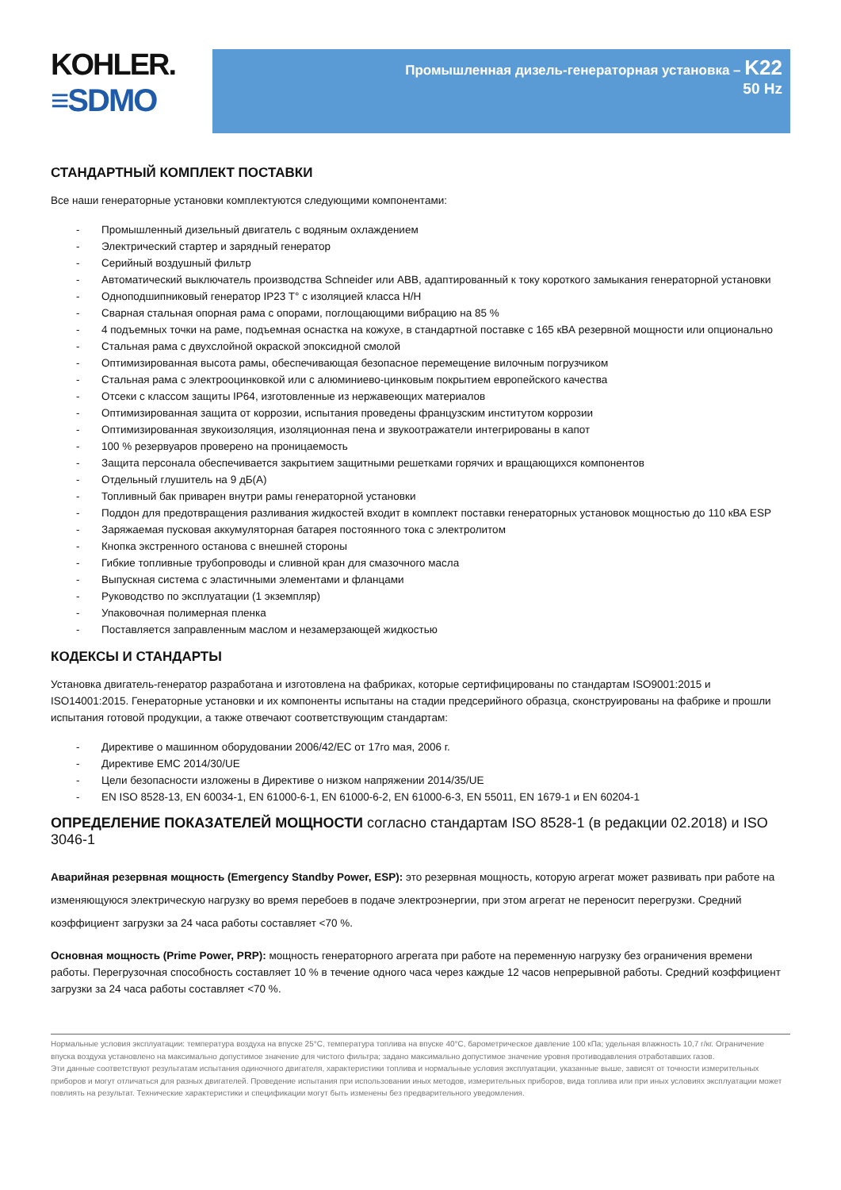KOHLER.
≡SDMO
Промышленная дизель-генераторная установка – K22
50 Hz
СТАНДАРТНЫЙ КОМПЛЕКТ ПОСТАВКИ
Все наши генераторные установки комплектуются следующими компонентами:
- Промышленный дизельный двигатель с водяным охлаждением
- Электрический стартер и зарядный генератор
- Серийный воздушный фильтр
- Автоматический выключатель производства Schneider или ABB, адаптированный к току короткого замыкания генераторной установки
- Одноподшипниковый генератор IP23 T° с изоляцией класса H/H
- Сварная стальная опорная рама с опорами, поглощающими вибрацию на 85 %
- 4 подъемных точки на раме, подъемная оснастка на кожухе, в стандартной поставке с 165 кВА резервной мощности или опционально
- Стальная рама с двухслойной окраской эпоксидной смолой
- Оптимизированная высота рамы, обеспечивающая безопасное перемещение вилочным погрузчиком
- Стальная рама с электрооцинковкой или с алюминиево-цинковым покрытием европейского качества
- Отсеки с классом защиты IP64, изготовленные из нержавеющих материалов
- Оптимизированная защита от коррозии, испытания проведены французским институтом коррозии
- Оптимизированная звукоизоляция, изоляционная пена и звукоотражатели интегрированы в капот
- 100 % резервуаров проверено на проницаемость
- Защита персонала обеспечивается закрытием защитными решетками горячих и вращающихся компонентов
- Отдельный глушитель на 9 дБ(A)
- Топливный бак приварен внутри рамы генераторной установки
- Поддон для предотвращения разливания жидкостей входит в комплект поставки генераторных установок мощностью до 110 кВА ESP
- Заряжаемая пусковая аккумуляторная батарея постоянного тока с электролитом
- Кнопка экстренного останова с внешней стороны
- Гибкие топливные трубопроводы и сливной кран для смазочного масла
- Выпускная система с эластичными элементами и фланцами
- Руководство по эксплуатации (1 экземпляр)
- Упаковочная полимерная пленка
- Поставляется заправленным маслом и незамерзающей жидкостью
КОДЕКСЫ И СТАНДАРТЫ
Установка двигатель-генератор разработана и изготовлена на фабриках, которые сертифицированы по стандартам ISO9001:2015 и ISO14001:2015. Генераторные установки и их компоненты испытаны на стадии предсерийного образца, сконструированы на фабрике и прошли испытания готовой продукции, а также отвечают соответствующим стандартам:
- Директиве о машинном оборудовании 2006/42/EC от 17го мая, 2006 г.
- Директиве EMC 2014/30/UE
- Цели безопасности изложены в Директиве о низком напряжении 2014/35/UE
- EN ISO 8528-13, EN 60034-1, EN 61000-6-1, EN 61000-6-2, EN 61000-6-3, EN 55011, EN 1679-1 и EN 60204-1
ОПРЕДЕЛЕНИЕ ПОКАЗАТЕЛЕЙ МОЩНОСТИ согласно стандартам ISO 8528-1 (в редакции 02.2018) и ISO 3046-1
Аварийная резервная мощность (Emergency Standby Power, ESP): это резервная мощность, которую агрегат может развивать при работе на изменяющуюся электрическую нагрузку во время перебоев в подаче электроэнергии, при этом агрегат не переносит перегрузки. Средний коэффициент загрузки за 24 часа работы составляет <70 %.
Основная мощность (Prime Power, PRP): мощность генераторного агрегата при работе на переменную нагрузку без ограничения времени работы. Перегрузочная способность составляет 10 % в течение одного часа через каждые 12 часов непрерывной работы. Средний коэффициент загрузки за 24 часа работы составляет <70 %.
Нормальные условия эксплуатации: температура воздуха на впуске 25°C, температура топлива на впуске 40°C, барометрическое давление 100 кПа; удельная влажность 10,7 г/кг. Ограничение впуска воздуха установлено на максимально допустимое значение для чистого фильтра; задано максимально допустимое значение уровня противодавления отработавших газов.
Эти данные соответствуют результатам испытания одиночного двигателя, характеристики топлива и нормальные условия эксплуатации, указанные выше, зависят от точности измерительных приборов и могут отличаться для разных двигателей. Проведение испытания при использовании иных методов, измерительных приборов, вида топлива или при иных условиях эксплуатации может повлиять на результат. Технические характеристики и спецификации могут быть изменены без предварительного уведомления.